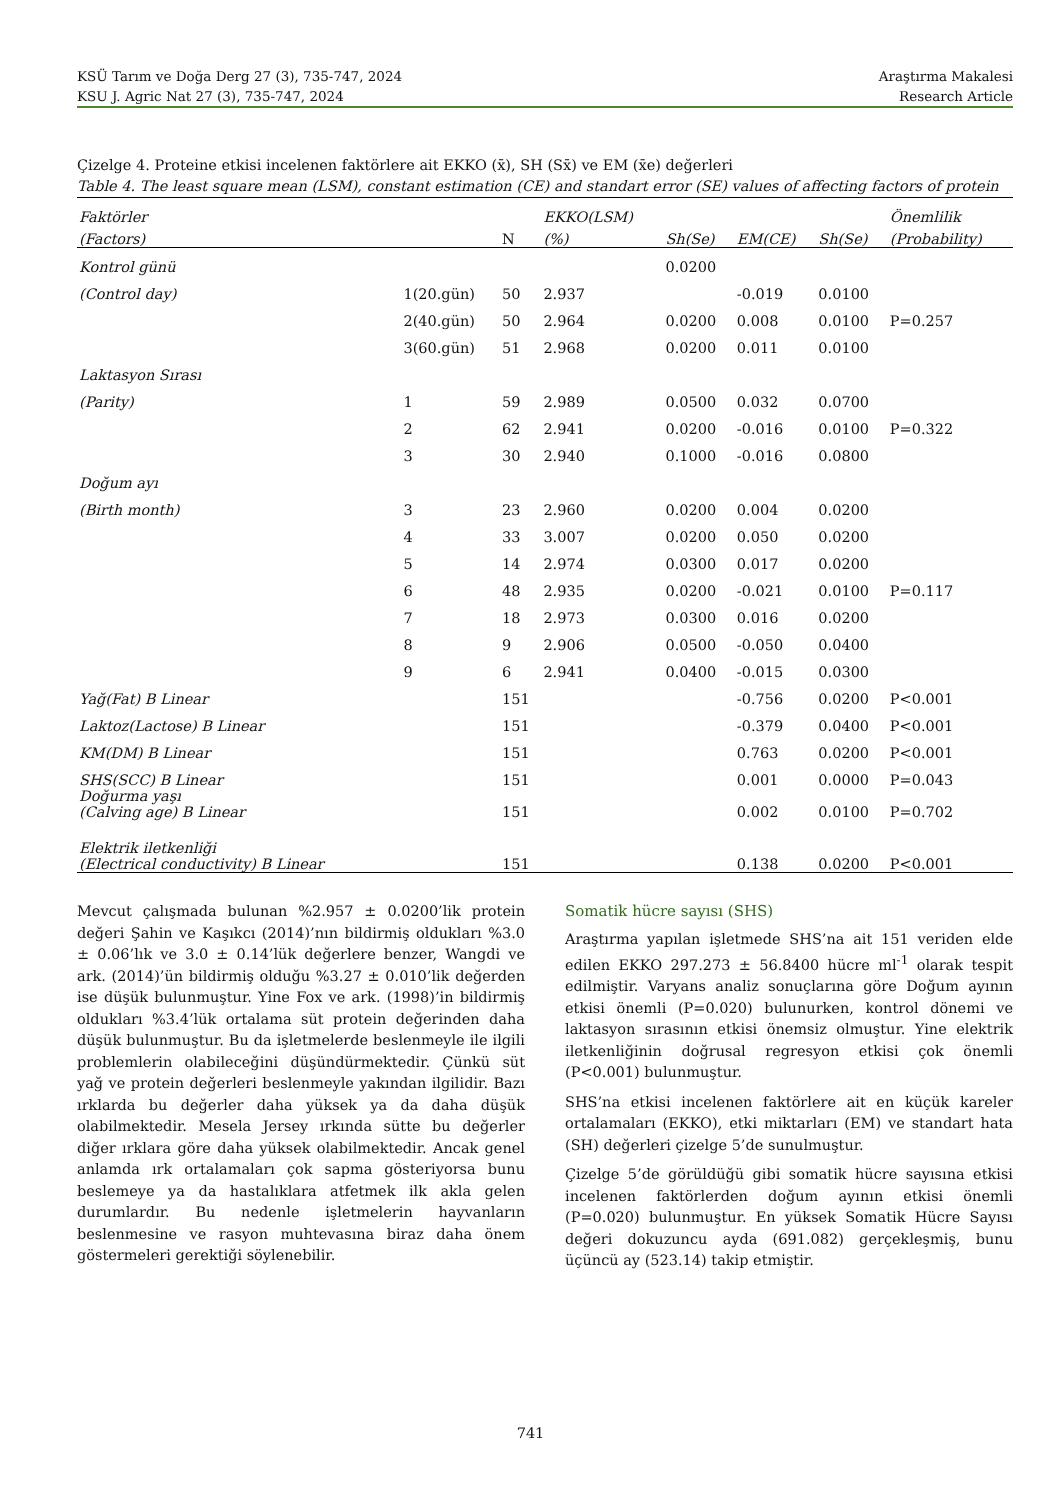KSÜ Tarım ve Doğa Derg 27 (3), 735-747, 2024 Araştırma Makalesi
KSU J. Agric Nat 27 (3), 735-747, 2024 Research Article
Çizelge 4. Proteine etkisi incelenen faktörlere ait EKKO (x̄), SH (Sx̄) ve EM (x̄e) değerleri
Table 4. The least square mean (LSM), constant estimation (CE) and standart error (SE) values of affecting factors of protein
| Faktörler | | | EKKO(LSM) | | | | Önemlilik |
| --- | --- | --- | --- | --- | --- | --- | --- |
| (Factors) | | N | (%) | Sh(Se) | EM(CE) | Sh(Se) | (Probability) |
| Kontrol günü | | | | 0.0200 | | | |
| (Control day) | 1(20.gün) | 50 | 2.937 | | -0.019 | 0.0100 | |
| | 2(40.gün) | 50 | 2.964 | 0.0200 | 0.008 | 0.0100 | P=0.257 |
| | 3(60.gün) | 51 | 2.968 | 0.0200 | 0.011 | 0.0100 | |
| Laktasyon Sırası | | | | | | | |
| (Parity) | 1 | 59 | 2.989 | 0.0500 | 0.032 | 0.0700 | |
| | 2 | 62 | 2.941 | 0.0200 | -0.016 | 0.0100 | P=0.322 |
| | 3 | 30 | 2.940 | 0.1000 | -0.016 | 0.0800 | |
| Doğum ayı | | | | | | | |
| (Birth month) | 3 | 23 | 2.960 | 0.0200 | 0.004 | 0.0200 | |
| | 4 | 33 | 3.007 | 0.0200 | 0.050 | 0.0200 | |
| | 5 | 14 | 2.974 | 0.0300 | 0.017 | 0.0200 | |
| | 6 | 48 | 2.935 | 0.0200 | -0.021 | 0.0100 | P=0.117 |
| | 7 | 18 | 2.973 | 0.0300 | 0.016 | 0.0200 | |
| | 8 | 9 | 2.906 | 0.0500 | -0.050 | 0.0400 | |
| | 9 | 6 | 2.941 | 0.0400 | -0.015 | 0.0300 | |
| Yağ(Fat) B Linear | | 151 | | | -0.756 | 0.0200 | P<0.001 |
| Laktoz(Lactose) B Linear | | 151 | | | -0.379 | 0.0400 | P<0.001 |
| KM(DM) B Linear | | 151 | | | 0.763 | 0.0200 | P<0.001 |
| SHS(SCC) B Linear | | 151 | | | 0.001 | 0.0000 | P=0.043 |
| Doğurma yaşı (Calving age) B Linear | | 151 | | | 0.002 | 0.0100 | P=0.702 |
| Elektrik iletkenliği (Electrical conductivity) B Linear | | 151 | | | 0.138 | 0.0200 | P<0.001 |
Mevcut çalışmada bulunan %2.957 ± 0.0200’lik protein değeri Şahin ve Kaşıkcı (2014)’nın bildirmiş oldukları %3.0 ± 0.06’lık ve 3.0 ± 0.14’lük değerlere benzer, Wangdi ve ark. (2014)’ün bildirmiş olduğu %3.27 ± 0.010’lik değerden ise düşük bulunmuştur. Yine Fox ve ark. (1998)’in bildirmiş oldukları %3.4’lük ortalama süt protein değerinden daha düşük bulunmuştur. Bu da işletmelerde beslenmeyle ile ilgili problemlerin olabileceğini düşündürmektedir. Çünkü süt yağ ve protein değerleri beslenmeyle yakından ilgilidir. Bazı ırklarda bu değerler daha yüksek ya da daha düşük olabilmektedir. Mesela Jersey ırkında sütte bu değerler diğer ırklara göre daha yüksek olabilmektedir. Ancak genel anlamda ırk ortalamaları çok sapma gösteriyorsa bunu beslemeye ya da hastalıklara atfetmek ilk akla gelen durumlardır. Bu nedenle işletmelerin hayvanların beslenmesine ve rasyon muhtevasına biraz daha önem göstermeleri gerektiği söylenebilir.
Somatik hücre sayısı (SHS)
Araştırma yapılan işletmede SHS’na ait 151 veriden elde edilen EKKO 297.273 ± 56.8400 hücre ml<sup>-1</sup> olarak tespit edilmiştir. Varyans analiz sonuçlarına göre Doğum ayının etkisi önemli (P=0.020) bulunurken, kontrol dönemi ve laktasyon sırasının etkisi önemsiz olmuştur. Yine elektrik iletkenliğinin doğrusal regresyon etkisi çok önemli (P<0.001) bulunmuştur.
SHS’na etkisi incelenen faktörlere ait en küçük kareler ortalamaları (EKKO), etki miktarları (EM) ve standart hata (SH) değerleri çizelge 5’de sunulmuştur.
Çizelge 5’de görüldüğü gibi somatik hücre sayısına etkisi incelenen faktörlerden doğum ayının etkisi önemli (P=0.020) bulunmuştur. En yüksek Somatik Hücre Sayısı değeri dokuzuncu ayda (691.082) gerçekleşmiş, bunu üçüncü ay (523.14) takip etmiştir.
741